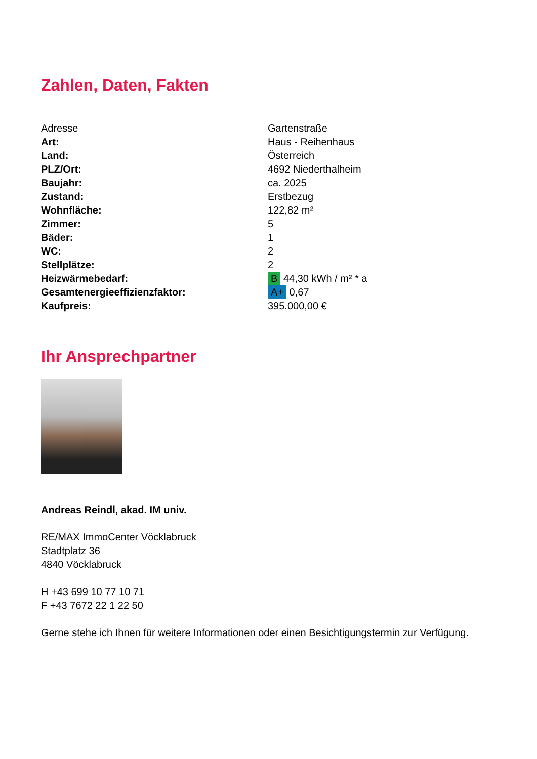Zahlen, Daten, Fakten
| Adresse | Gartenstraße |
| Art: | Haus - Reihenhaus |
| Land: | Österreich |
| PLZ/Ort: | 4692 Niederthalheim |
| Baujahr: | ca. 2025 |
| Zustand: | Erstbezug |
| Wohnfläche: | 122,82 m² |
| Zimmer: | 5 |
| Bäder: | 1 |
| WC: | 2 |
| Stellplätze: | 2 |
| Heizwärmebedarf: | B 44,30 kWh / m² * a |
| Gesamtenergieeffizienzfaktor: | A+ 0,67 |
| Kaufpreis: | 395.000,00 € |
Ihr Ansprechpartner
Andreas Reindl, akad. IM univ.
RE/MAX ImmoCenter Vöcklabruck
Stadtplatz 36
4840 Vöcklabruck
H +43 699 10 77 10 71
F +43 7672 22 1 22 50
Gerne stehe ich Ihnen für weitere Informationen oder einen Besichtigungstermin zur Verfügung.